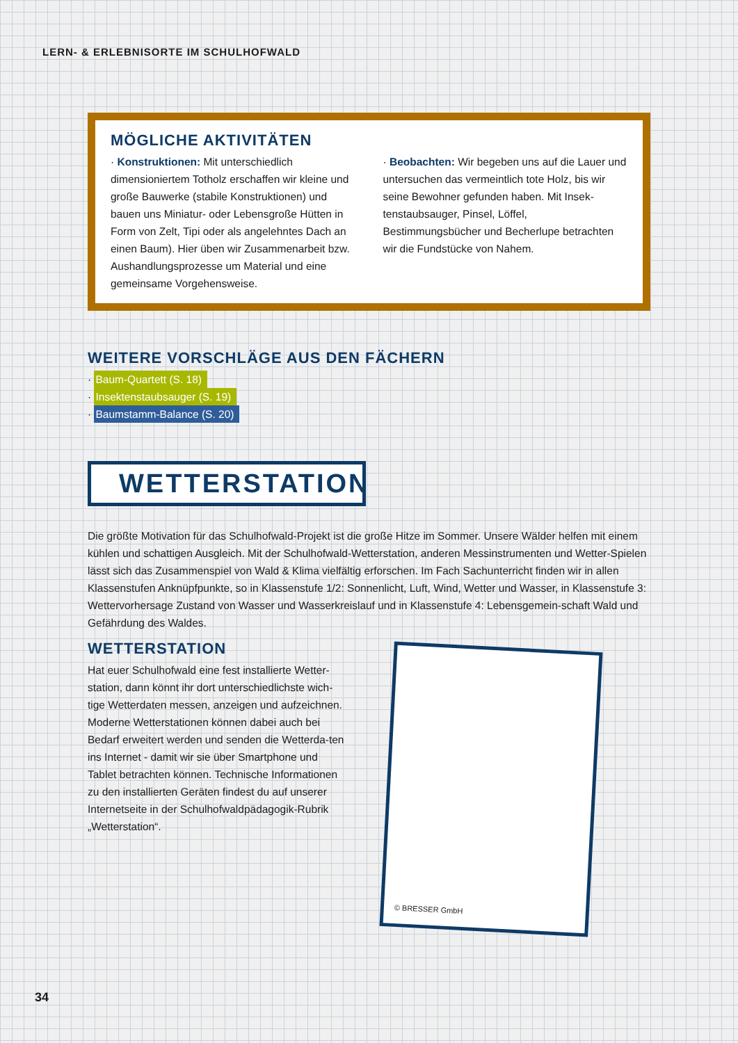LERN- & ERLEBNISORTE IM SCHULHOFWALD
MÖGLICHE AKTIVITÄTEN
· Konstruktionen: Mit unterschiedlich dimensioniertem Totholz erschaffen wir kleine und große Bauwerke (stabile Konstruktionen) und bauen uns Miniatur- oder Lebensgroße Hütten in Form von Zelt, Tipi oder als angelehntes Dach an einen Baum). Hier üben wir Zusammenarbeit bzw. Aushandlungsprozesse um Material und eine gemeinsame Vorgehensweise.
· Beobachten: Wir begeben uns auf die Lauer und untersuchen das vermeintlich tote Holz, bis wir seine Bewohner gefunden haben. Mit Insek-tenstaubsauger, Pinsel, Löffel, Bestimmungsbücher und Becherlupe betrachten wir die Fundstücke von Nahem.
WEITERE VORSCHLÄGE AUS DEN FÄCHERN
· Baum-Quartett (S. 18)
· Insektenstaubsauger (S. 19)
· Baumstamm-Balance (S. 20)
WETTERSTATION
Die größte Motivation für das Schulhofwald-Projekt ist die große Hitze im Sommer. Unsere Wälder helfen mit einem kühlen und schattigen Ausgleich. Mit der Schulhofwald-Wetterstation, anderen Messinstrumenten und Wetter-Spielen lässt sich das Zusammenspiel von Wald & Klima vielfältig erforschen. Im Fach Sachunterricht finden wir in allen Klassenstufen Anknüpfpunkte, so in Klassenstufe 1/2: Sonnenlicht, Luft, Wind, Wetter und Wasser, in Klassenstufe 3: Wettervorhersage Zustand von Wasser und Wasserkreislauf und in Klassenstufe 4: Lebensgemein-schaft Wald und Gefährdung des Waldes.
WETTERSTATION
Hat euer Schulhofwald eine fest installierte Wetter-station, dann könnt ihr dort unterschiedlichste wich-tige Wetterdaten messen, anzeigen und aufzeichnen. Moderne Wetterstationen können dabei auch bei Bedarf erweitert werden und senden die Wetterda-ten ins Internet - damit wir sie über Smartphone und Tablet betrachten können. Technische Informationen zu den installierten Geräten findest du auf unserer Internetseite in der Schulhofwaldpädagogik-Rubrik „Wetterstation“.
© BRESSER GmbH
34